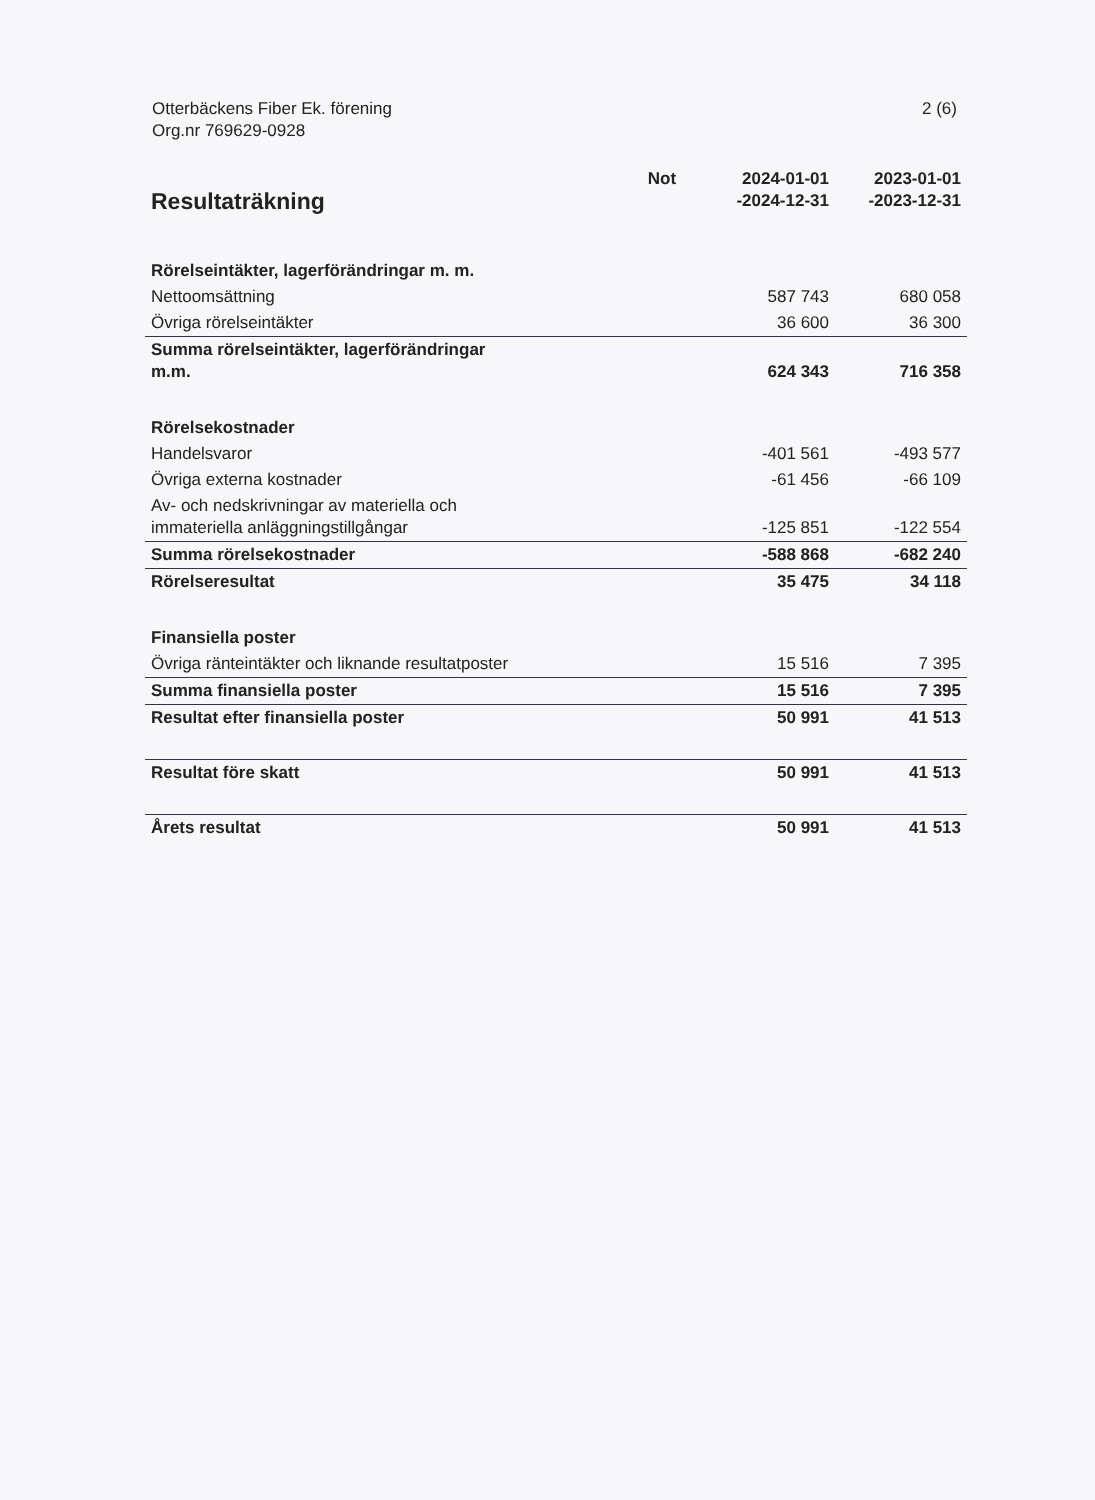Otterbäckens Fiber Ek. förening
Org.nr 769629-0928
2 (6)
| Resultaträkning | Not | 2024-01-01 -2024-12-31 | 2023-01-01 -2023-12-31 |
| --- | --- | --- | --- |
| Rörelseintäkter, lagerförändringar m. m. | | | |
| Nettoomsättning | | 587 743 | 680 058 |
| Övriga rörelseintäkter | | 36 600 | 36 300 |
| Summa rörelseintäkter, lagerförändringar m.m. | | 624 343 | 716 358 |
| Rörelsekostnader | | | |
| Handelsvaror | | -401 561 | -493 577 |
| Övriga externa kostnader | | -61 456 | -66 109 |
| Av- och nedskrivningar av materiella och immateriella anläggningstillgångar | | -125 851 | -122 554 |
| Summa rörelsekostnader | | -588 868 | -682 240 |
| Rörelseresultat | | 35 475 | 34 118 |
| Finansiella poster | | | |
| Övriga ränteintäkter och liknande resultatposter | | 15 516 | 7 395 |
| Summa finansiella poster | | 15 516 | 7 395 |
| Resultat efter finansiella poster | | 50 991 | 41 513 |
| Resultat före skatt | | 50 991 | 41 513 |
| Årets resultat | | 50 991 | 41 513 |